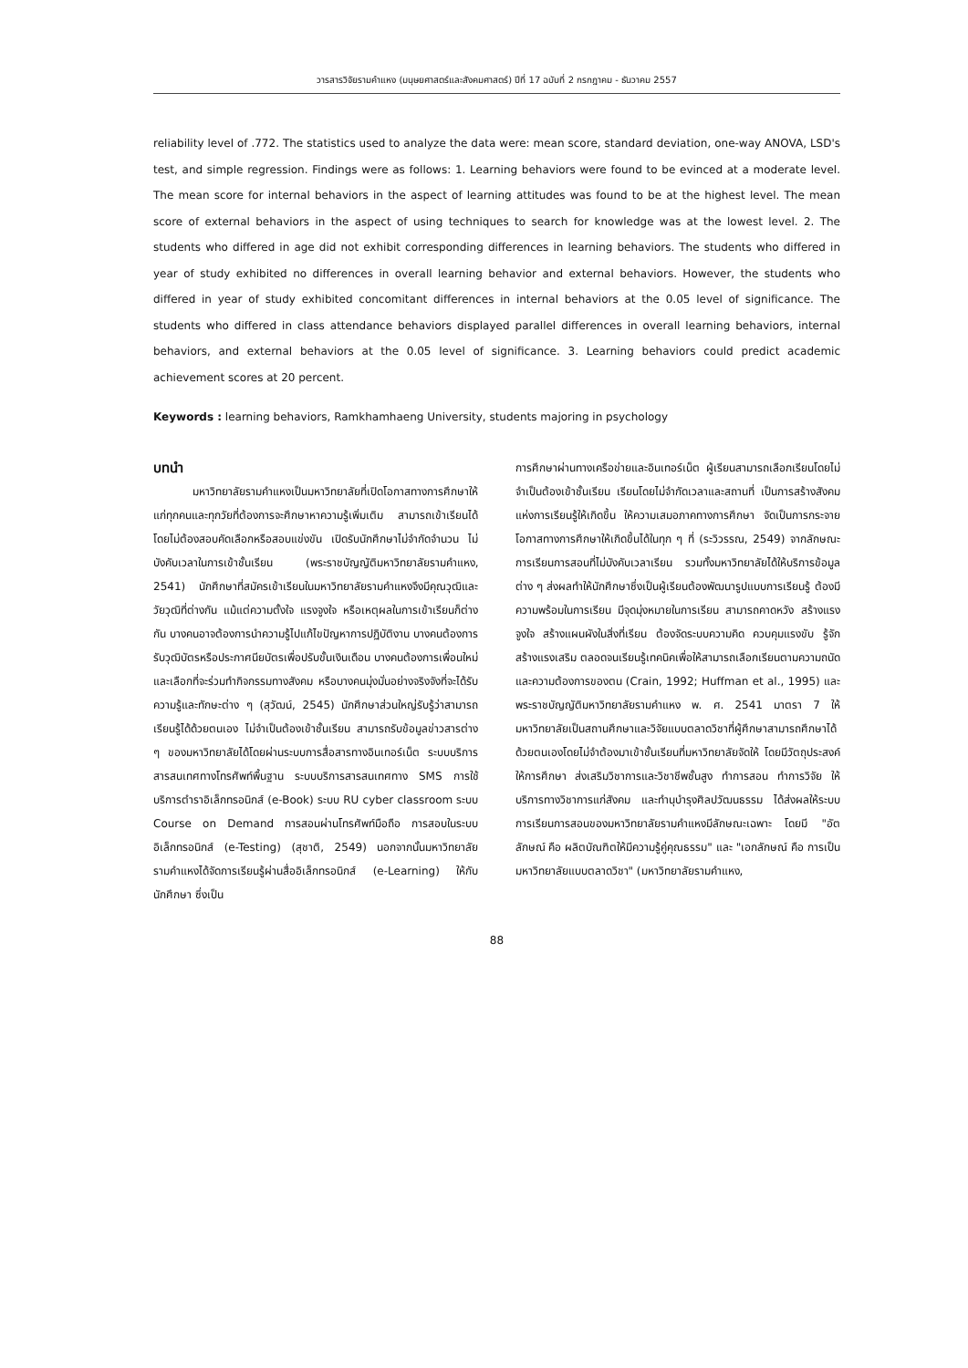วารสารวิจัยรามคำแหง (มนุษยศาสตร์และสังคมศาสตร์) ปีที่ 17 ฉบับที่ 2 กรกฎาคม - ธันวาคม 2557
reliability level of .772. The statistics used to analyze the data were: mean score, standard deviation, one-way ANOVA, LSD's test, and simple regression. Findings were as follows: 1. Learning behaviors were found to be evinced at a moderate level. The mean score for internal behaviors in the aspect of learning attitudes was found to be at the highest level. The mean score of external behaviors in the aspect of using techniques to search for knowledge was at the lowest level. 2. The students who differed in age did not exhibit corresponding differences in learning behaviors. The students who differed in year of study exhibited no differences in overall learning behavior and external behaviors. However, the students who differed in year of study exhibited concomitant differences in internal behaviors at the 0.05 level of significance. The students who differed in class attendance behaviors displayed parallel differences in overall learning behaviors, internal behaviors, and external behaviors at the 0.05 level of significance. 3. Learning behaviors could predict academic achievement scores at 20 percent.
Keywords : learning behaviors, Ramkhamhaeng University, students majoring in psychology
บทนำ
มหาวิทยาลัยรามคำแหงเป็นมหาวิทยาลัยที่เปิดโอกาสทางการศึกษาให้แก่ทุกคนและทุกวัยที่ต้องการจะศึกษาหาความรู้เพิ่มเติม สามารถเข้าเรียนได้โดยไม่ต้องสอบคัดเลือกหรือสอบแข่งขัน เปิดรับนักศึกษาไม่จำกัดจำนวน ไม่บังคับเวลาในการเข้าชั้นเรียน (พระราชบัญญัติมหาวิทยาลัยรามคำแหง, 2541) นักศึกษาที่สมัครเข้าเรียนในมหาวิทยาลัยรามคำแหงจึงมีคุณวุฒิและวัยวุฒิที่ต่างกัน แม้แต่ความตั้งใจ แรงจูงใจ หรือเหตุผลในการเข้าเรียนก็ต่างกัน บางคนอาจต้องการนำความรู้ไปแก้ไขปัญหาการปฏิบัติงาน บางคนต้องการรับวุฒิบัตรหรือประกาศนียบัตรเพื่อปรับขั้นเงินเดือน บางคนต้องการเพื่อนใหม่และเลือกที่จะร่วมทำกิจกรรมทางสังคม หรือบางคนมุ่งมั่นอย่างจริงจังที่จะได้รับความรู้และทักษะต่าง ๆ (สุวัฒน์, 2545) นักศึกษาส่วนใหญ่รับรู้ว่าสามารถเรียนรู้ได้ด้วยตนเอง ไม่จำเป็นต้องเข้าชั้นเรียน สามารถรับข้อมูลข่าวสารต่าง ๆ ของมหาวิทยาลัยได้โดยผ่านระบบการสื่อสารทางอินเทอร์เน็ต ระบบบริการสารสนเทศทางโทรศัพท์พื้นฐาน ระบบบริการสารสนเทศทาง SMS การใช้บริการตำราอิเล็กทรอนิกส์ (e-Book) ระบบ RU cyber classroom ระบบ Course on Demand การสอนผ่านโทรศัพท์มือถือ การสอบในระบบอิเล็กทรอนิกส์ (e-Testing) (สุชาติ, 2549) นอกจากนั้นมหาวิทยาลัยรามคำแหงได้จัดการเรียนรู้ผ่านสื่ออิเล็กทรอนิกส์ (e-Learning) ให้กับนักศึกษา ซึ่งเป็น
การศึกษาผ่านทางเครือข่ายและอินเทอร์เน็ต ผู้เรียนสามารถเลือกเรียนโดยไม่จำเป็นต้องเข้าชั้นเรียน เรียนโดยไม่จำกัดเวลาและสถานที่ เป็นการสร้างสังคมแห่งการเรียนรู้ให้เกิดขึ้น ให้ความเสมอภาคทางการศึกษา จัดเป็นการกระจายโอกาสทางการศึกษาให้เกิดขึ้นได้ในทุก ๆ ที่ (ระวิวรรณ, 2549) จากลักษณะการเรียนการสอนที่ไม่บังคับเวลาเรียน รวมทั้งมหาวิทยาลัยได้ให้บริการข้อมูลต่าง ๆ ส่งผลทำให้นักศึกษาซึ่งเป็นผู้เรียนต้องพัฒนารูปแบบการเรียนรู้ ต้องมีความพร้อมในการเรียน มีจุดมุ่งหมายในการเรียน สามารถคาดหวัง สร้างแรงจูงใจ สร้างแผนผังในสิ่งที่เรียน ต้องจัดระบบความคิด ควบคุมแรงขับ รู้จักสร้างแรงเสริม ตลอดจนเรียนรู้เทคนิคเพื่อให้สามารถเลือกเรียนตามความถนัดและความต้องการของตน (Crain, 1992; Huffman et al., 1995) และพระราชบัญญัติมหาวิทยาลัยรามคำแหง พ. ศ. 2541 มาตรา 7 ให้มหาวิทยาลัยเป็นสถานศึกษาและวิจัยแบบตลาดวิชาที่ผู้ศึกษาสามารถศึกษาได้ด้วยตนเองโดยไม่จำต้องมาเข้าชั้นเรียนที่มหาวิทยาลัยจัดให้ โดยมีวัตถุประสงค์ให้การศึกษา ส่งเสริมวิชาการและวิชาชีพชั้นสูง ทำการสอน ทำการวิจัย ให้บริการทางวิชาการแก่สังคม และทำนุบำรุงศิลปวัฒนธรรม ได้ส่งผลให้ระบบการเรียนการสอนของมหาวิทยาลัยรามคำแหงมีลักษณะเฉพาะ โดยมี "อัตลักษณ์ คือ ผลิตบัณฑิตให้มีความรู้คู่คุณธรรม" และ "เอกลักษณ์ คือ การเป็นมหาวิทยาลัยแบบตลาดวิชา" (มหาวิทยาลัยรามคำแหง,
88